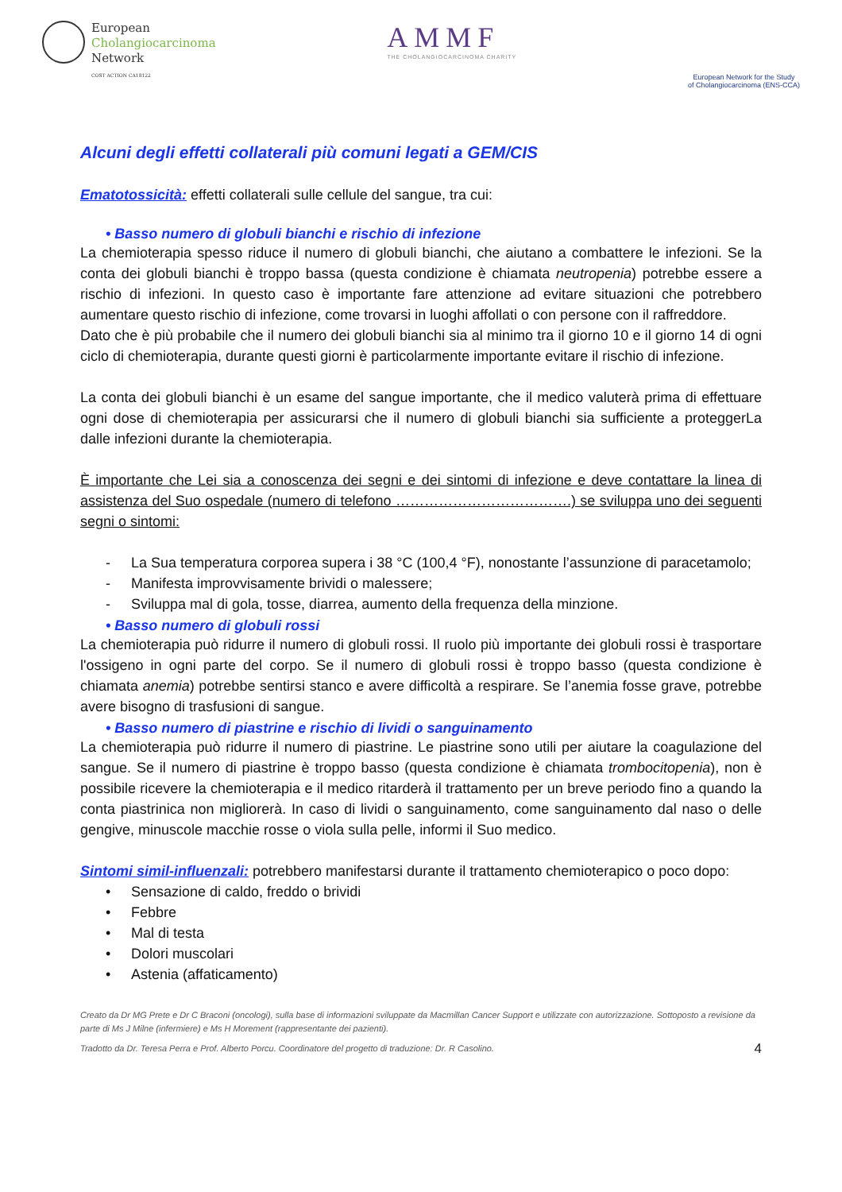European
Cholangiocarcinoma
Network
COST ACTION CA18122
AMMF
THE CHOLANGIOCARCINOMA CHARITY
European Network for the Study
of Cholangiocarcinoma (ENS-CCA)
Alcuni degli effetti collaterali più comuni legati a GEM/CIS
Ematotossicità: effetti collaterali sulle cellule del sangue, tra cui:
• Basso numero di globuli bianchi e rischio di infezione
La chemioterapia spesso riduce il numero di globuli bianchi, che aiutano a combattere le infezioni. Se la conta dei globuli bianchi è troppo bassa (questa condizione è chiamata neutropenia) potrebbe essere a rischio di infezioni. In questo caso è importante fare attenzione ad evitare situazioni che potrebbero aumentare questo rischio di infezione, come trovarsi in luoghi affollati o con persone con il raffreddore.
Dato che è più probabile che il numero dei globuli bianchi sia al minimo tra il giorno 10 e il giorno 14 di ogni ciclo di chemioterapia, durante questi giorni è particolarmente importante evitare il rischio di infezione.
La conta dei globuli bianchi è un esame del sangue importante, che il medico valuterà prima di effettuare ogni dose di chemioterapia per assicurarsi che il numero di globuli bianchi sia sufficiente a proteggerLa dalle infezioni durante la chemioterapia.
È importante che Lei sia a conoscenza dei segni e dei sintomi di infezione e deve contattare la linea di assistenza del Suo ospedale (numero di telefono ……………………………….) se sviluppa uno dei seguenti segni o sintomi:
- La Sua temperatura corporea supera i 38 °C (100,4 °F), nonostante l’assunzione di paracetamolo;
- Manifesta improvvisamente brividi o malessere;
- Sviluppa mal di gola, tosse, diarrea, aumento della frequenza della minzione.
• Basso numero di globuli rossi
La chemioterapia può ridurre il numero di globuli rossi. Il ruolo più importante dei globuli rossi è trasportare l'ossigeno in ogni parte del corpo. Se il numero di globuli rossi è troppo basso (questa condizione è chiamata anemia) potrebbe sentirsi stanco e avere difficoltà a respirare. Se l’anemia fosse grave, potrebbe avere bisogno di trasfusioni di sangue.
• Basso numero di piastrine e rischio di lividi o sanguinamento
La chemioterapia può ridurre il numero di piastrine. Le piastrine sono utili per aiutare la coagulazione del sangue. Se il numero di piastrine è troppo basso (questa condizione è chiamata trombocitopenia), non è possibile ricevere la chemioterapia e il medico ritarderà il trattamento per un breve periodo fino a quando la conta piastrinica non migliorerà. In caso di lividi o sanguinamento, come sanguinamento dal naso o delle gengive, minuscole macchie rosse o viola sulla pelle, informi il Suo medico.
Sintomi simil-influenzali: potrebbero manifestarsi durante il trattamento chemioterapico o poco dopo:
• Sensazione di caldo, freddo o brividi
• Febbre
• Mal di testa
• Dolori muscolari
• Astenia (affaticamento)
Creato da Dr MG Prete e Dr C Braconi (oncologi), sulla base di informazioni sviluppate da Macmillan Cancer Support e utilizzate con autorizzazione. Sottoposto a revisione da parte di Ms J Milne (infermiere) e Ms H Morement (rappresentante dei pazienti).
Tradotto da Dr. Teresa Perra e Prof. Alberto Porcu. Coordinatore del progetto di traduzione: Dr. R Casolino. 4